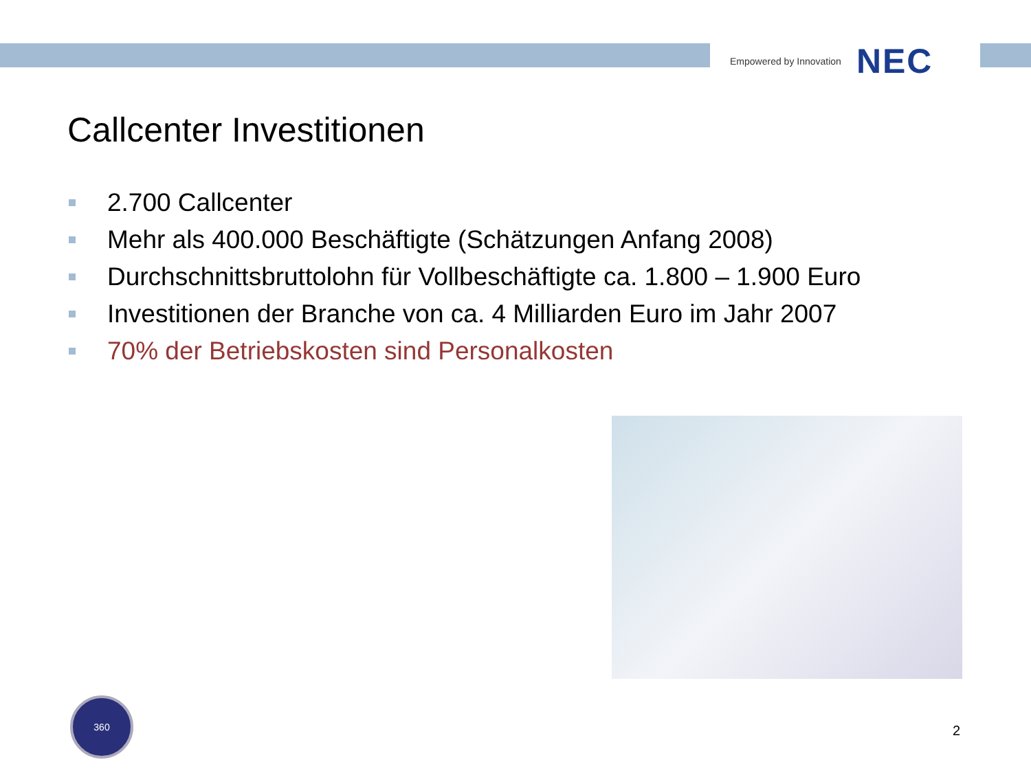Empowered by Innovation NEC
Callcenter Investitionen
2.700 Callcenter
Mehr als 400.000 Beschäftigte (Schätzungen Anfang 2008)
Durchschnittsbruttolohn für Vollbeschäftigte ca. 1.800 – 1.900 Euro
Investitionen der Branche von ca. 4 Milliarden Euro im Jahr 2007
70% der Betriebskosten sind Personalkosten
360
2